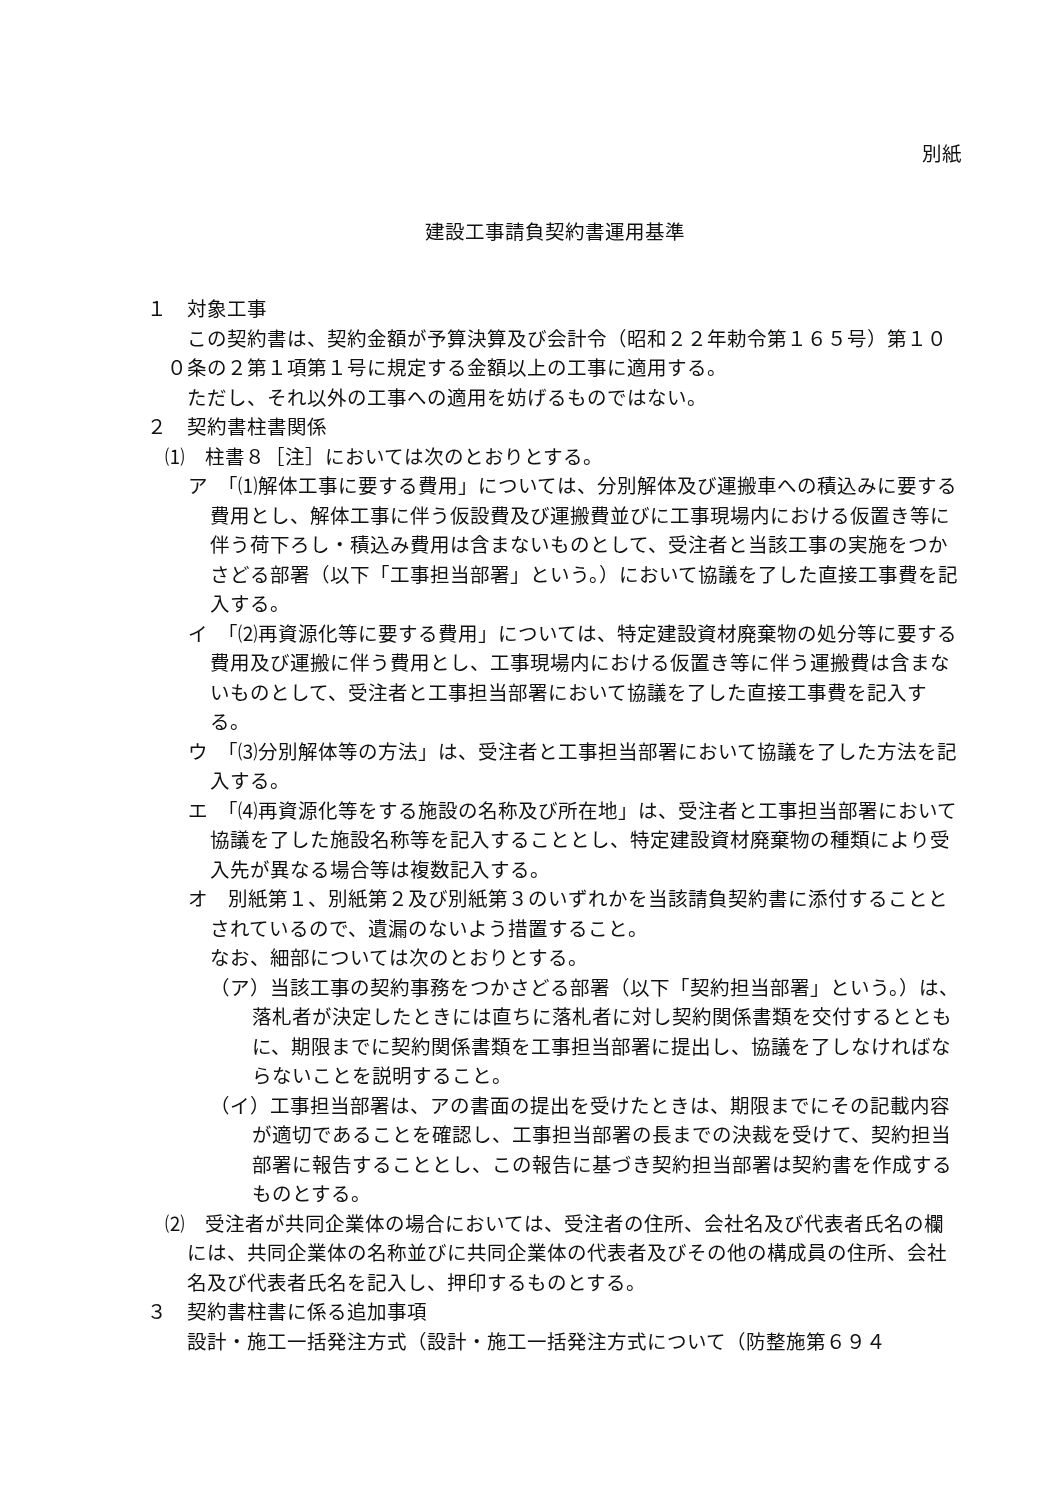別紙
建設工事請負契約書運用基準
１　対象工事
この契約書は、契約金額が予算決算及び会計令（昭和２２年勅令第１６５号）第１００条の２第１項第１号に規定する金額以上の工事に適用する。
ただし、それ以外の工事への適用を妨げるものではない。
２　契約書柱書関係
⑴　柱書８［注］においては次のとおりとする。
ア　「⑴解体工事に要する費用」については、分別解体及び運搬車への積込みに要する費用とし、解体工事に伴う仮設費及び運搬費並びに工事現場内における仮置き等に伴う荷下ろし・積込み費用は含まないものとして、受注者と当該工事の実施をつかさどる部署（以下「工事担当部署」という。）において協議を了した直接工事費を記入する。
イ　「⑵再資源化等に要する費用」については、特定建設資材廃棄物の処分等に要する費用及び運搬に伴う費用とし、工事現場内における仮置き等に伴う運搬費は含まないものとして、受注者と工事担当部署において協議を了した直接工事費を記入する。
ウ　「⑶分別解体等の方法」は、受注者と工事担当部署において協議を了した方法を記入する。
エ　「⑷再資源化等をする施設の名称及び所在地」は、受注者と工事担当部署において協議を了した施設名称等を記入することとし、特定建設資材廃棄物の種類により受入先が異なる場合等は複数記入する。
オ　別紙第１、別紙第２及び別紙第３のいずれかを当該請負契約書に添付することとされているので、遺漏のないよう措置すること。
なお、細部については次のとおりとする。
（ア）当該工事の契約事務をつかさどる部署（以下「契約担当部署」という。）は、落札者が決定したときには直ちに落札者に対し契約関係書類を交付するとともに、期限までに契約関係書類を工事担当部署に提出し、協議を了しなければならないことを説明すること。
（イ）工事担当部署は、アの書面の提出を受けたときは、期限までにその記載内容が適切であることを確認し、工事担当部署の長までの決裁を受けて、契約担当部署に報告することとし、この報告に基づき契約担当部署は契約書を作成するものとする。
⑵　受注者が共同企業体の場合においては、受注者の住所、会社名及び代表者氏名の欄には、共同企業体の名称並びに共同企業体の代表者及びその他の構成員の住所、会社名及び代表者氏名を記入し、押印するものとする。
３　契約書柱書に係る追加事項
設計・施工一括発注方式（設計・施工一括発注方式について（防整施第６９４